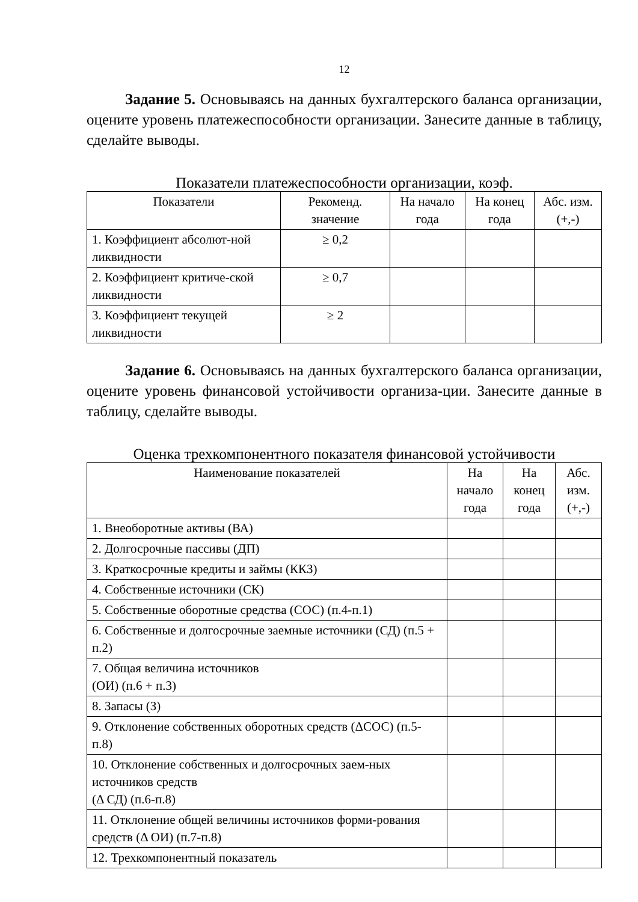12
Задание 5. Основываясь на данных бухгалтерского баланса организации, оцените уровень платежеспособности организации. Занесите данные в таблицу, сделайте выводы.
Показатели платежеспособности организации, коэф.
| Показатели | Рекоменд. значение | На начало года | На конец года | Абс. изм. (+,-) |
| --- | --- | --- | --- | --- |
| 1. Коэффициент абсолют-ной ликвидности | ≥ 0,2 | | | |
| 2. Коэффициент критиче-ской ликвидности | ≥ 0,7 | | | |
| 3. Коэффициент текущей ликвидности | ≥ 2 | | | |
Задание 6. Основываясь на данных бухгалтерского баланса организации, оцените уровень финансовой устойчивости организа-ции. Занесите данные в таблицу, сделайте выводы.
Оценка трехкомпонентного показателя финансовой устойчивости
| Наименование показателей | На начало года | На конец года | Абс. изм. (+,-) |
| --- | --- | --- | --- |
| 1. Внеоборотные активы (ВА) | | | |
| 2. Долгосрочные пассивы (ДП) | | | |
| 3. Краткосрочные кредиты и займы (ККЗ) | | | |
| 4. Собственные источники (СК) | | | |
| 5. Собственные оборотные средства (СОС) (п.4-п.1) | | | |
| 6. Собственные и долгосрочные заемные источники (СД) (п.5 + п.2) | | | |
| 7. Общая величина источников (ОИ) (п.6 + п.3) | | | |
| 8. Запасы (З) | | | |
| 9. Отклонение собственных оборотных средств (ΔСОС) (п.5- п.8) | | | |
| 10. Отклонение собственных и долгосрочных заем-ных источников средств (Δ СД) (п.6-п.8) | | | |
| 11. Отклонение общей величины источников форми-рования средств (Δ ОИ) (п.7-п.8) | | | |
| 12. Трехкомпонентный показатель | | | |